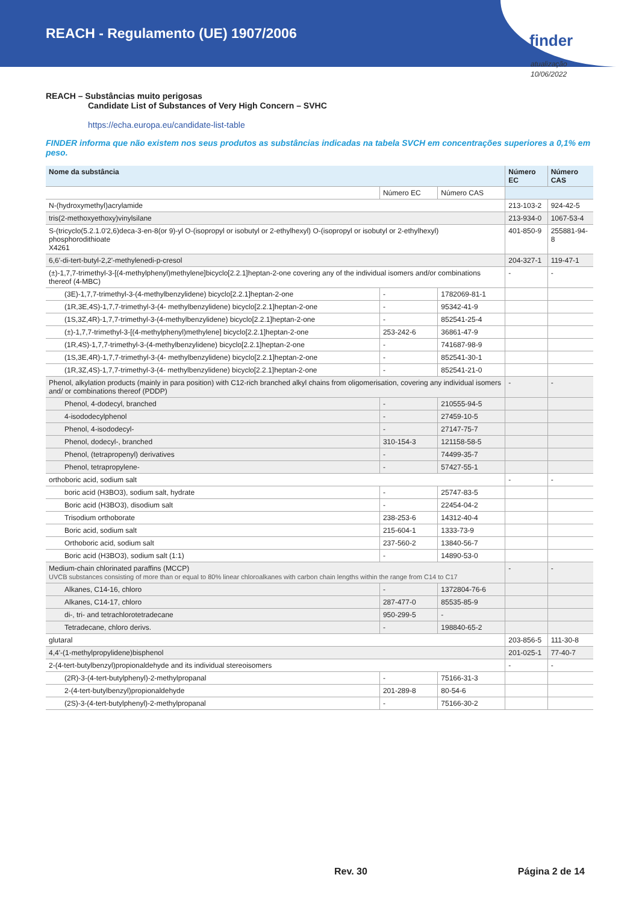REACH - Regulamento (UE) 1907/2006
finder
atualização
10/06/2022
REACH – Substâncias muito perigosas
Candidate List of Substances of Very High Concern – SVHC
https://echa.europa.eu/candidate-list-table
FINDER informa que não existem nos seus produtos as substâncias indicadas na tabela SVCH em concentrações superiores a 0,1% em peso.
| Nome da substância | | | Número EC | Número CAS |
| --- | --- | --- | --- | --- |
| | Número EC | Número CAS | | |
| N-(hydroxymethyl)acrylamide | | | 213-103-2 | 924-42-5 |
| tris(2-methoxyethoxy)vinylsilane | | | 213-934-0 | 1067-53-4 |
| S-(tricyclo(5.2.1.0'2,6)deca-3-en-8(or 9)-yl O-(isopropyl or isobutyl or 2-ethylhexyl) O-(isopropyl or isobutyl or 2-ethylhexyl) phosphorodithioate X4261 | | | 401-850-9 | 255881-94-8 |
| 6,6'-di-tert-butyl-2,2'-methylenedi-p-cresol | | | 204-327-1 | 119-47-1 |
| (±)-1,7,7-trimethyl-3-[(4-methylphenyl)methylene]bicyclo[2.2.1]heptan-2-one covering any of the individual isomers and/or combinations thereof (4-MBC) | | | - | - |
| (3E)-1,7,7-trimethyl-3-(4-methylbenzylidene) bicyclo[2.2.1]heptan-2-one | - | 1782069-81-1 | | |
| (1R,3E,4S)-1,7,7-trimethyl-3-(4- methylbenzylidene) bicyclo[2.2.1]heptan-2-one | - | 95342-41-9 | | |
| (1S,3Z,4R)-1,7,7-trimethyl-3-(4-methylbenzylidene) bicyclo[2.2.1]heptan-2-one | - | 852541-25-4 | | |
| (±)-1,7,7-trimethyl-3-[(4-methylphenyl)methylene] bicyclo[2.2.1]heptan-2-one | 253-242-6 | 36861-47-9 | | |
| (1R,4S)-1,7,7-trimethyl-3-(4-methylbenzylidene) bicyclo[2.2.1]heptan-2-one | - | 741687-98-9 | | |
| (1S,3E,4R)-1,7,7-trimethyl-3-(4- methylbenzylidene) bicyclo[2.2.1]heptan-2-one | - | 852541-30-1 | | |
| (1R,3Z,4S)-1,7,7-trimethyl-3-(4- methylbenzylidene) bicyclo[2.2.1]heptan-2-one | - | 852541-21-0 | | |
| Phenol, alkylation products (mainly in para position) with C12-rich branched alkyl chains from oligomerisation, covering any individual isomers and/ or combinations thereof (PDDP) | | | - | - |
| Phenol, 4-dodecyl, branched | - | 210555-94-5 | | |
| 4-isododecylphenol | - | 27459-10-5 | | |
| Phenol, 4-isododecyl- | - | 27147-75-7 | | |
| Phenol, dodecyl-, branched | 310-154-3 | 121158-58-5 | | |
| Phenol, (tetrapropenyl) derivatives | - | 74499-35-7 | | |
| Phenol, tetrapropylene- | - | 57427-55-1 | | |
| orthoboric acid, sodium salt | | | - | - |
| boric acid (H3BO3), sodium salt, hydrate | - | 25747-83-5 | | |
| Boric acid (H3BO3), disodium salt | - | 22454-04-2 | | |
| Trisodium orthoborate | 238-253-6 | 14312-40-4 | | |
| Boric acid, sodium salt | 215-604-1 | 1333-73-9 | | |
| Orthoboric acid, sodium salt | 237-560-2 | 13840-56-7 | | |
| Boric acid (H3BO3), sodium salt (1:1) | - | 14890-53-0 | | |
| Medium-chain chlorinated paraffins (MCCP) UVCB substances consisting of more than or equal to 80% linear chloroalkanes with carbon chain lengths within the range from C14 to C17 | | | - | - |
| Alkanes, C14-16, chloro | - | 1372804-76-6 | | |
| Alkanes, C14-17, chloro | 287-477-0 | 85535-85-9 | | |
| di-, tri- and tetrachlorotetradecane | 950-299-5 | - | | |
| Tetradecane, chloro derivs. | - | 198840-65-2 | | |
| glutaral | | | 203-856-5 | 111-30-8 |
| 4,4'-(1-methylpropylidene)bisphenol | | | 201-025-1 | 77-40-7 |
| 2-(4-tert-butylbenzyl)propionaldehyde and its individual stereoisomers | | | - | - |
| (2R)-3-(4-tert-butylphenyl)-2-methylpropanal | - | 75166-31-3 | | |
| 2-(4-tert-butylbenzyl)propionaldehyde | 201-289-8 | 80-54-6 | | |
| (2S)-3-(4-tert-butylphenyl)-2-methylpropanal | - | 75166-30-2 | | |
Rev. 30 Página 2 de 14